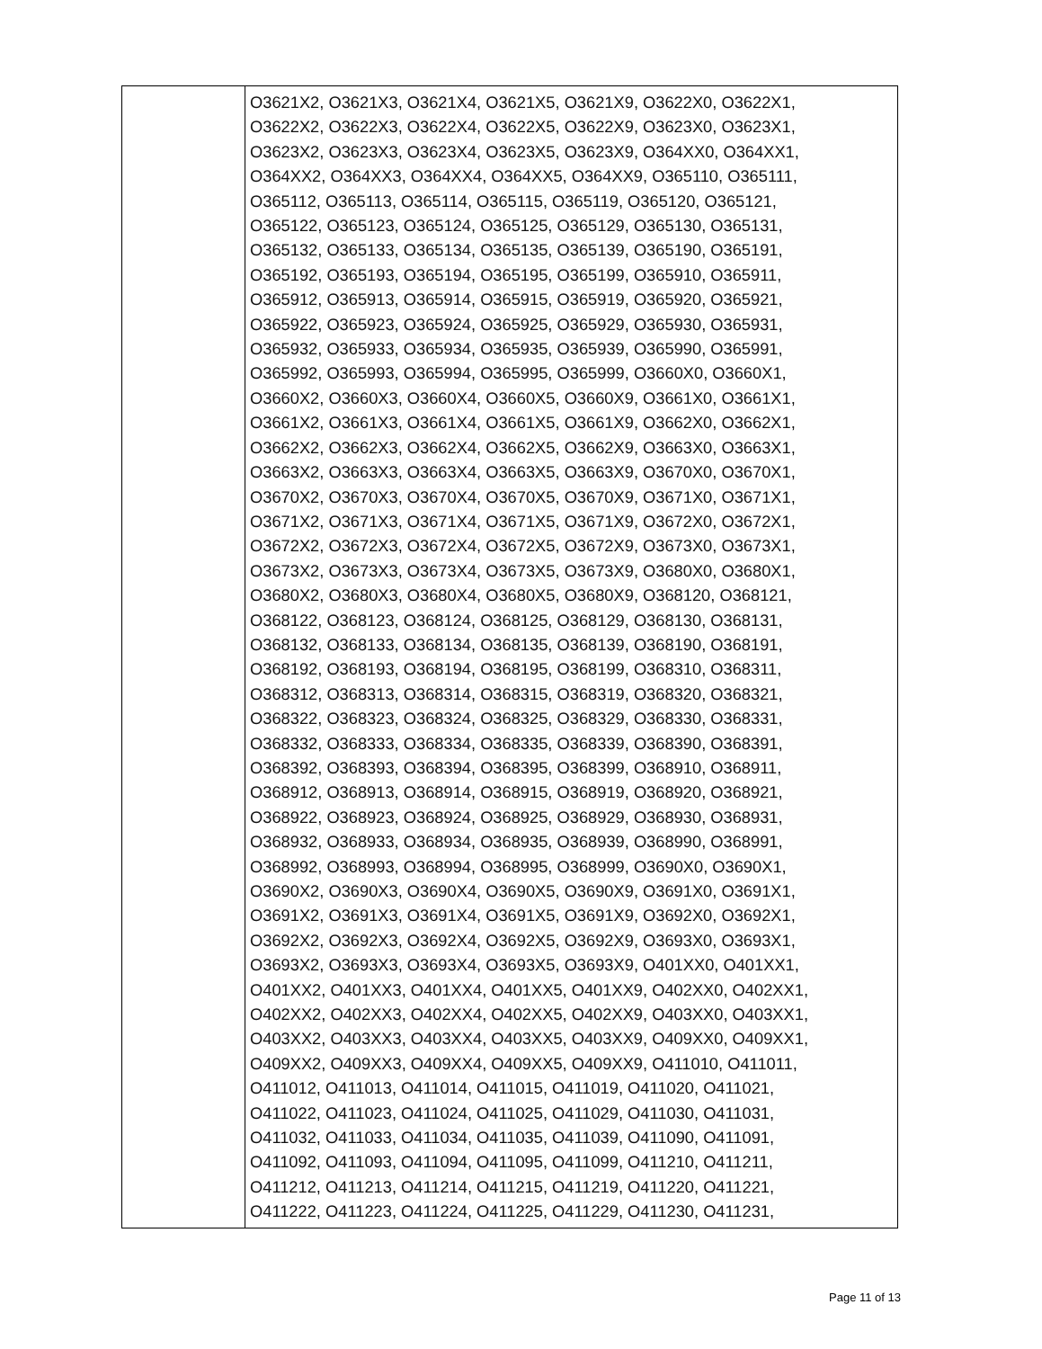| | O3621X2, O3621X3, O3621X4, O3621X5, O3621X9, O3622X0, O3622X1, O3622X2, O3622X3, O3622X4, O3622X5, O3622X9, O3623X0, O3623X1, O3623X2, O3623X3, O3623X4, O3623X5, O3623X9, O364XX0, O364XX1, O364XX2, O364XX3, O364XX4, O364XX5, O364XX9, O365110, O365111, O365112, O365113, O365114, O365115, O365119, O365120, O365121, O365122, O365123, O365124, O365125, O365129, O365130, O365131, O365132, O365133, O365134, O365135, O365139, O365190, O365191, O365192, O365193, O365194, O365195, O365199, O365910, O365911, O365912, O365913, O365914, O365915, O365919, O365920, O365921, O365922, O365923, O365924, O365925, O365929, O365930, O365931, O365932, O365933, O365934, O365935, O365939, O365990, O365991, O365992, O365993, O365994, O365995, O365999, O3660X0, O3660X1, O3660X2, O3660X3, O3660X4, O3660X5, O3660X9, O3661X0, O3661X1, O3661X2, O3661X3, O3661X4, O3661X5, O3661X9, O3662X0, O3662X1, O3662X2, O3662X3, O3662X4, O3662X5, O3662X9, O3663X0, O3663X1, O3663X2, O3663X3, O3663X4, O3663X5, O3663X9, O3670X0, O3670X1, O3670X2, O3670X3, O3670X4, O3670X5, O3670X9, O3671X0, O3671X1, O3671X2, O3671X3, O3671X4, O3671X5, O3671X9, O3672X0, O3672X1, O3672X2, O3672X3, O3672X4, O3672X5, O3672X9, O3673X0, O3673X1, O3673X2, O3673X3, O3673X4, O3673X5, O3673X9, O3680X0, O3680X1, O3680X2, O3680X3, O3680X4, O3680X5, O3680X9, O368120, O368121, O368122, O368123, O368124, O368125, O368129, O368130, O368131, O368132, O368133, O368134, O368135, O368139, O368190, O368191, O368192, O368193, O368194, O368195, O368199, O368310, O368311, O368312, O368313, O368314, O368315, O368319, O368320, O368321, O368322, O368323, O368324, O368325, O368329, O368330, O368331, O368332, O368333, O368334, O368335, O368339, O368390, O368391, O368392, O368393, O368394, O368395, O368399, O368910, O368911, O368912, O368913, O368914, O368915, O368919, O368920, O368921, O368922, O368923, O368924, O368925, O368929, O368930, O368931, O368932, O368933, O368934, O368935, O368939, O368990, O368991, O368992, O368993, O368994, O368995, O368999, O3690X0, O3690X1, O3690X2, O3690X3, O3690X4, O3690X5, O3690X9, O3691X0, O3691X1, O3691X2, O3691X3, O3691X4, O3691X5, O3691X9, O3692X0, O3692X1, O3692X2, O3692X3, O3692X4, O3692X5, O3692X9, O3693X0, O3693X1, O3693X2, O3693X3, O3693X4, O3693X5, O3693X9, O401XX0, O401XX1, O401XX2, O401XX3, O401XX4, O401XX5, O401XX9, O402XX0, O402XX1, O402XX2, O402XX3, O402XX4, O402XX5, O402XX9, O403XX0, O403XX1, O403XX2, O403XX3, O403XX4, O403XX5, O403XX9, O409XX0, O409XX1, O409XX2, O409XX3, O409XX4, O409XX5, O409XX9, O411010, O411011, O411012, O411013, O411014, O411015, O411019, O411020, O411021, O411022, O411023, O411024, O411025, O411029, O411030, O411031, O411032, O411033, O411034, O411035, O411039, O411090, O411091, O411092, O411093, O411094, O411095, O411099, O411210, O411211, O411212, O411213, O411214, O411215, O411219, O411220, O411221, O411222, O411223, O411224, O411225, O411229, O411230, O411231, |
Page 11 of 13